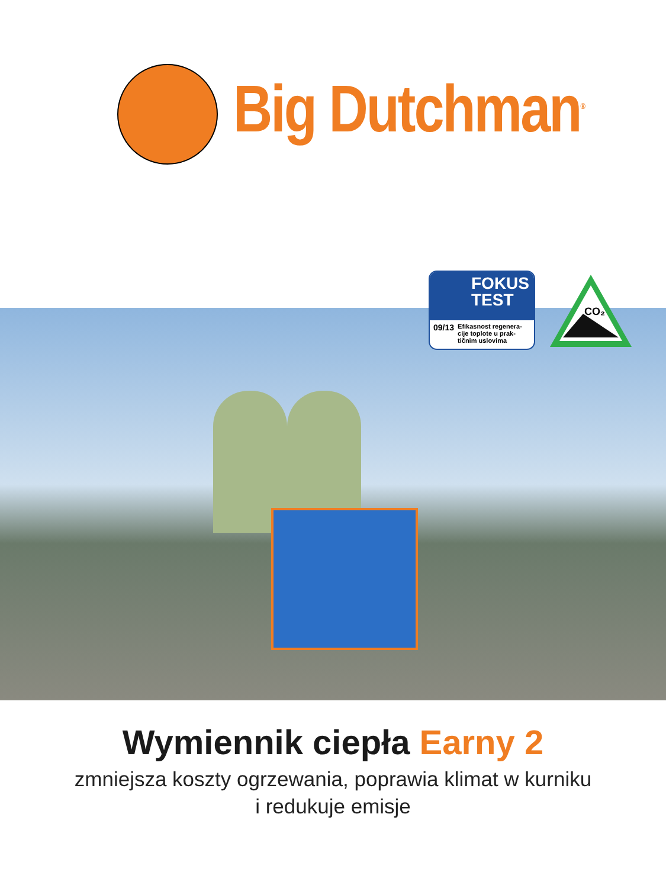Big Dutchman<sup>®</sup>
FOKUS
TEST
09/13 Efikasnost regenera-cije toplote u prak-tičnim uslovima
CO₂
Wymiennik ciepła Earny 2
zmniejsza koszty ogrzewania, poprawia klimat w kurniku
i redukuje emisje